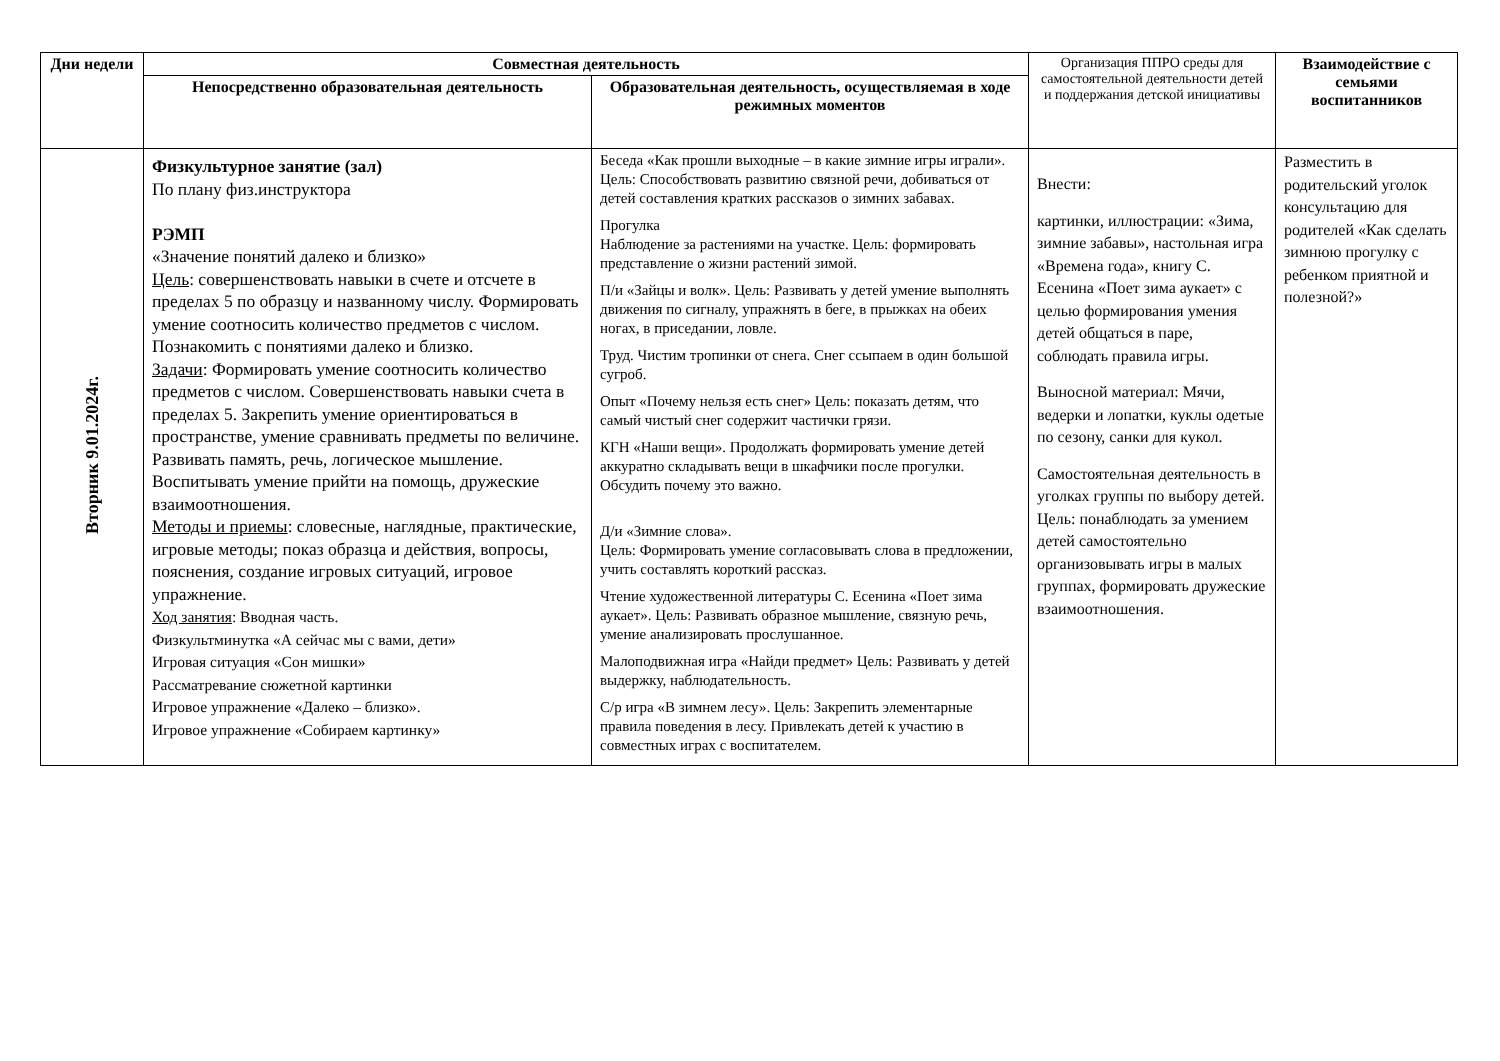| Дни недели | Совместная деятельность | | Организация ППРО среды для самостоятельной деятельности детей и поддержания детской инициативы | Взаимодействие с семьями воспитанников |
| --- | --- | --- | --- | --- |
| | Непосредственно образовательная деятельность | Образовательная деятельность, осуществляемая в ходе режимных моментов | | |
| Вторник 9.01.2024г. | Физкультурное занятие (зал) По плану физ.инструктора РЭМП «Значение понятий далеко и близко» Цель : совершенствовать навыки в счете и отсчете в пределах 5 по образцу и названному числу. Формировать умение соотносить количество предметов с числом. Познакомить с понятиями далеко и близко. Задачи : Формировать умение соотносить количество предметов с числом. Совершенствовать навыки счета в пределах 5. Закрепить умение ориентироваться в пространстве, умение сравнивать предметы по величине. Развивать память, речь, логическое мышление. Воспитывать умение прийти на помощь, дружеские взаимоотношения. Методы и приемы : словесные, наглядные, практические, игровые методы; показ образца и действия, вопросы, пояснения, создание игровых ситуаций, игровое упражнение. Ход занятия : Вводная часть. Физкультминутка «А сейчас мы с вами, дети» Игровая ситуация «Сон мишки» Рассматревание сюжетной картинки Игровое упражнение «Далеко – близко». Игровое упражнение «Собираем картинку» | Беседа «Как прошли выходные – в какие зимние игры играли». Цель: Способствовать развитию связной речи, добиваться от детей составления кратких рассказов о зимних забавах. Прогулка Наблюдение за растениями на участке. Цель: формировать представление о жизни растений зимой. П/и «Зайцы и волк». Цель: Развивать у детей умение выполнять движения по сигналу, упражнять в беге, в прыжках на обеих ногах, в приседании, ловле. Труд. Чистим тропинки от снега. Снег ссыпаем в один большой сугроб. Опыт «Почему нельзя есть снег» Цель: показать детям, что самый чистый снег содержит частички грязи. КГН «Наши вещи». Продолжать формировать умение детей аккуратно складывать вещи в шкафчики после прогулки. Обсудить почему это важно. Д/и «Зимние слова». Цель: Формировать умение согласовывать слова в предложении, учить составлять короткий рассказ. Чтение художественной литературы С. Есенина «Поет зима аукает». Цель: Развивать образное мышление, связную речь, умение анализировать прослушанное. Малоподвижная игра «Найди предмет» Цель: Развивать у детей выдержку, наблюдательность. С/р игра «В зимнем лесу». Цель: Закрепить элементарные правила поведения в лесу. Привлекать детей к участию в совместных играх с воспитателем. | Внести: картинки, иллюстрации: «Зима, зимние забавы», настольная игра «Времена года», книгу С. Есенина «Поет зима аукает» с целью формирования умения детей общаться в паре, соблюдать правила игры. Выносной материал: Мячи, ведерки и лопатки, куклы одетые по сезону, санки для кукол. Самостоятельная деятельность в уголках группы по выбору детей. Цель: понаблюдать за умением детей самостоятельно организовывать игры в малых группах, формировать дружеские взаимоотношения. | Разместить в родительский уголок консультацию для родителей «Как сделать зимнюю прогулку с ребенком приятной и полезной?» |